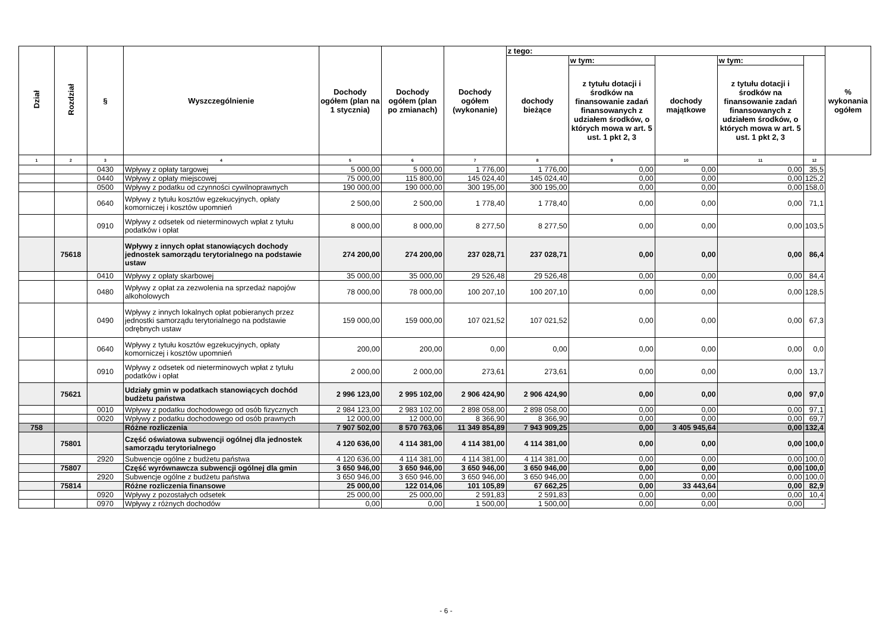| Dział | Rozdział | § | Wyszczególnienie | Dochody ogółem (plan na 1 stycznia) | Dochody ogółem (plan po zmianach) | Dochody ogółem (wykonanie) | z tego: | | | | | % wykonania ogółem |
| --- | --- | --- | --- | --- | --- | --- | --- | --- | --- | --- | --- | --- |
| | | | | | | | dochody bieżące | w tym: | dochody majątkowe | w tym: | | |
| | | | | | | | | z tytułu dotacji i środków na finansowanie zadań finansowanych z udziałem środków, o których mowa w art. 5 ust. 1 pkt 2, 3 | | z tytułu dotacji i środków na finansowanie zadań finansowanych z udziałem środków, o których mowa w art. 5 ust. 1 pkt 2, 3 | | |
| 1 | 2 | 3 | 4 | 5 | 6 | 7 | 8 | 9 | 10 | 11 | 12 | |
| | | 0430 | Wpływy z opłaty targowej | 5 000,00 | 5 000,00 | 1 776,00 | 1 776,00 | 0,00 | 0,00 | 0,00 | 35,5 | |
| | | 0440 | Wpływy z opłaty miejscowej | 75 000,00 | 115 800,00 | 145 024,40 | 145 024,40 | 0,00 | 0,00 | 0,00 | 125,2 | |
| | | 0500 | Wpływy z podatku od czynności cywilnoprawnych | 190 000,00 | 190 000,00 | 300 195,00 | 300 195,00 | 0,00 | 0,00 | 0,00 | 158,0 | |
| | | 0640 | Wpływy z tytułu kosztów egzekucyjnych, opłaty komorniczej i kosztów upomnień | 2 500,00 | 2 500,00 | 1 778,40 | 1 778,40 | 0,00 | 0,00 | 0,00 | 71,1 | |
| | | 0910 | Wpływy z odsetek od nieterminowych wpłat z tytułu podatków i opłat | 8 000,00 | 8 000,00 | 8 277,50 | 8 277,50 | 0,00 | 0,00 | 0,00 | 103,5 | |
| | 75618 | | Wpływy z innych opłat stanowiących dochody jednostek samorządu terytorialnego na podstawie ustaw | 274 200,00 | 274 200,00 | 237 028,71 | 237 028,71 | 0,00 | 0,00 | 0,00 | 86,4 | |
| | | 0410 | Wpływy z opłaty skarbowej | 35 000,00 | 35 000,00 | 29 526,48 | 29 526,48 | 0,00 | 0,00 | 0,00 | 84,4 | |
| | | 0480 | Wpływy z opłat za zezwolenia na sprzedaż napojów alkoholowych | 78 000,00 | 78 000,00 | 100 207,10 | 100 207,10 | 0,00 | 0,00 | 0,00 | 128,5 | |
| | | 0490 | Wpływy z innych lokalnych opłat pobieranych przez jednostki samorządu terytorialnego na podstawie odrębnych ustaw | 159 000,00 | 159 000,00 | 107 021,52 | 107 021,52 | 0,00 | 0,00 | 0,00 | 67,3 | |
| | | 0640 | Wpływy z tytułu kosztów egzekucyjnych, opłaty komorniczej i kosztów upomnień | 200,00 | 200,00 | 0,00 | 0,00 | 0,00 | 0,00 | 0,00 | 0,0 | |
| | | 0910 | Wpływy z odsetek od nieterminowych wpłat z tytułu podatków i opłat | 2 000,00 | 2 000,00 | 273,61 | 273,61 | 0,00 | 0,00 | 0,00 | 13,7 | |
| | 75621 | | Udziały gmin w podatkach stanowiących dochód budżetu państwa | 2 996 123,00 | 2 995 102,00 | 2 906 424,90 | 2 906 424,90 | 0,00 | 0,00 | 0,00 | 97,0 | |
| | | 0010 | Wpływy z podatku dochodowego od osób fizycznych | 2 984 123,00 | 2 983 102,00 | 2 898 058,00 | 2 898 058,00 | 0,00 | 0,00 | 0,00 | 97,1 | |
| | | 0020 | Wpływy z podatku dochodowego od osób prawnych | 12 000,00 | 12 000,00 | 8 366,90 | 8 366,90 | 0,00 | 0,00 | 0,00 | 69,7 | |
| 758 | | | Różne rozliczenia | 7 907 502,00 | 8 570 763,06 | 11 349 854,89 | 7 943 909,25 | 0,00 | 3 405 945,64 | 0,00 | 132,4 | |
| | 75801 | | Część oświatowa subwencji ogólnej dla jednostek samorządu terytorialnego | 4 120 636,00 | 4 114 381,00 | 4 114 381,00 | 4 114 381,00 | 0,00 | 0,00 | 0,00 | 100,0 | |
| | | 2920 | Subwencje ogólne z budżetu państwa | 4 120 636,00 | 4 114 381,00 | 4 114 381,00 | 4 114 381,00 | 0,00 | 0,00 | 0,00 | 100,0 | |
| | 75807 | | Część wyrównawcza subwencji ogólnej dla gmin | 3 650 946,00 | 3 650 946,00 | 3 650 946,00 | 3 650 946,00 | 0,00 | 0,00 | 0,00 | 100,0 | |
| | | 2920 | Subwencje ogólne z budżetu państwa | 3 650 946,00 | 3 650 946,00 | 3 650 946,00 | 3 650 946,00 | 0,00 | 0,00 | 0,00 | 100,0 | |
| | 75814 | | Różne rozliczenia finansowe | 25 000,00 | 122 014,06 | 101 105,89 | 67 662,25 | 0,00 | 33 443,64 | 0,00 | 82,9 | |
| | | 0920 | Wpływy z pozostałych odsetek | 25 000,00 | 25 000,00 | 2 591,83 | 2 591,83 | 0,00 | 0,00 | 0,00 | 10,4 | |
| | | 0970 | Wpływy z różnych dochodów | 0,00 | 0,00 | 1 500,00 | 1 500,00 | 0,00 | 0,00 | 0,00 | - | |
- 6 -